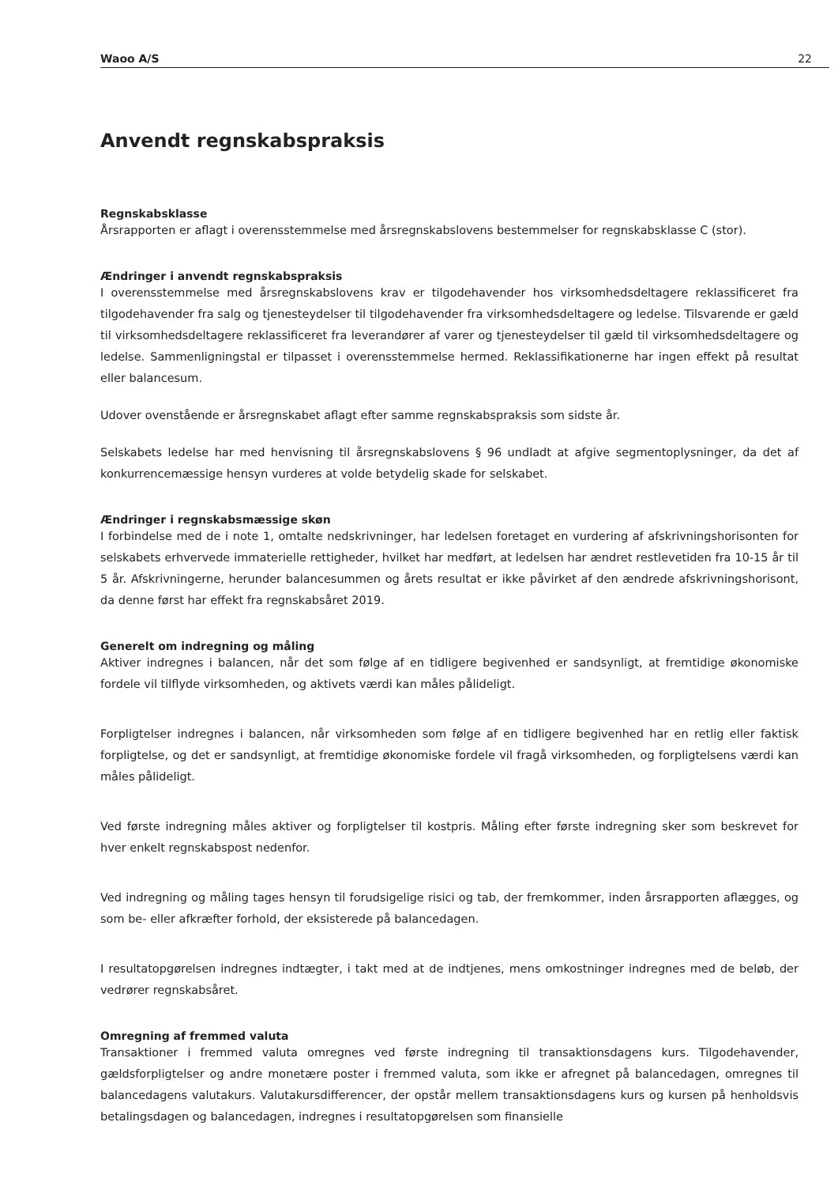Waoo A/S 22
Anvendt regnskabspraksis
Regnskabsklasse
Årsrapporten er aflagt i overensstemmelse med årsregnskabslovens bestemmelser for regnskabsklasse C (stor).
Ændringer i anvendt regnskabspraksis
I overensstemmelse med årsregnskabslovens krav er tilgodehavender hos virksomhedsdeltagere reklassificeret fra tilgodehavender fra salg og tjenesteydelser til tilgodehavender fra virksomhedsdeltagere og ledelse. Tilsvarende er gæld til virksomhedsdeltagere reklassificeret fra leverandører af varer og tjenesteydelser til gæld til virksomhedsdeltagere og ledelse. Sammenligningstal er tilpasset i overensstemmelse hermed. Reklassifikationerne har ingen effekt på resultat eller balancesum.
Udover ovenstående er årsregnskabet aflagt efter samme regnskabspraksis som sidste år.
Selskabets ledelse har med henvisning til årsregnskabslovens § 96 undladt at afgive segmentoplysninger, da det af konkurrencemæssige hensyn vurderes at volde betydelig skade for selskabet.
Ændringer i regnskabsmæssige skøn
I forbindelse med de i note 1, omtalte nedskrivninger, har ledelsen foretaget en vurdering af afskrivningshorisonten for selskabets erhvervede immaterielle rettigheder, hvilket har medført, at ledelsen har ændret restlevetiden fra 10-15 år til 5 år. Afskrivningerne, herunder balancesummen og årets resultat er ikke påvirket af den ændrede afskrivningshorisont, da denne først har effekt fra regnskabsåret 2019.
Generelt om indregning og måling
Aktiver indregnes i balancen, når det som følge af en tidligere begivenhed er sandsynligt, at fremtidige økonomiske fordele vil tilflyde virksomheden, og aktivets værdi kan måles pålideligt.
Forpligtelser indregnes i balancen, når virksomheden som følge af en tidligere begivenhed har en retlig eller faktisk forpligtelse, og det er sandsynligt, at fremtidige økonomiske fordele vil fragå virksomheden, og forpligtelsens værdi kan måles pålideligt.
Ved første indregning måles aktiver og forpligtelser til kostpris. Måling efter første indregning sker som beskrevet for hver enkelt regnskabspost nedenfor.
Ved indregning og måling tages hensyn til forudsigelige risici og tab, der fremkommer, inden årsrapporten aflægges, og som be- eller afkræfter forhold, der eksisterede på balancedagen.
I resultatopgørelsen indregnes indtægter, i takt med at de indtjenes, mens omkostninger indregnes med de beløb, der vedrører regnskabsåret.
Omregning af fremmed valuta
Transaktioner i fremmed valuta omregnes ved første indregning til transaktionsdagens kurs. Tilgodehavender, gældsforpligtelser og andre monetære poster i fremmed valuta, som ikke er afregnet på balancedagen, omregnes til balancedagens valutakurs. Valutakursdifferencer, der opstår mellem transaktionsdagens kurs og kursen på henholdsvis betalingsdagen og balancedagen, indregnes i resultatopgørelsen som finansielle